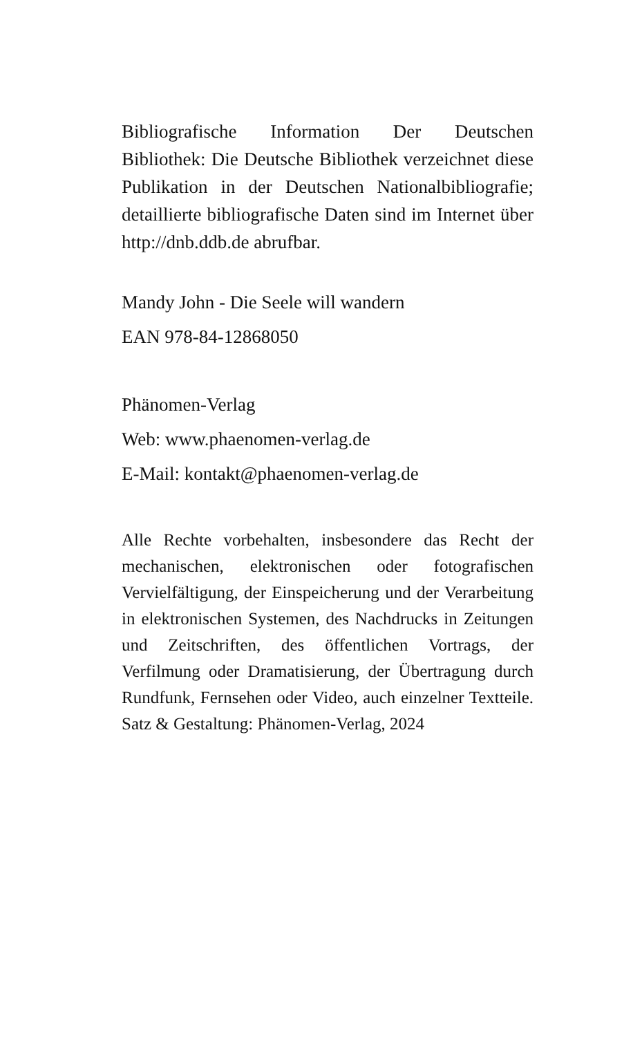Bibliografische Information Der Deutschen Bibliothek: Die Deutsche Bibliothek verzeichnet diese Publikation in der Deutschen Nationalbibliografie; detaillierte bibliografische Daten sind im Internet über http://dnb.ddb.de abrufbar.
Mandy John - Die Seele will wandern
EAN 978-84-12868050
Phänomen-Verlag
Web: www.phaenomen-verlag.de
E-Mail: kontakt@phaenomen-verlag.de
Alle Rechte vorbehalten, insbesondere das Recht der mechanischen, elektronischen oder fotografischen Vervielfältigung, der Einspeicherung und der Verarbeitung in elektronischen Systemen, des Nachdrucks in Zeitungen und Zeitschriften, des öffentlichen Vortrags, der Verfilmung oder Dramatisierung, der Übertragung durch Rundfunk, Fernsehen oder Video, auch einzelner Textteile. Satz & Gestaltung: Phänomen-Verlag, 2024